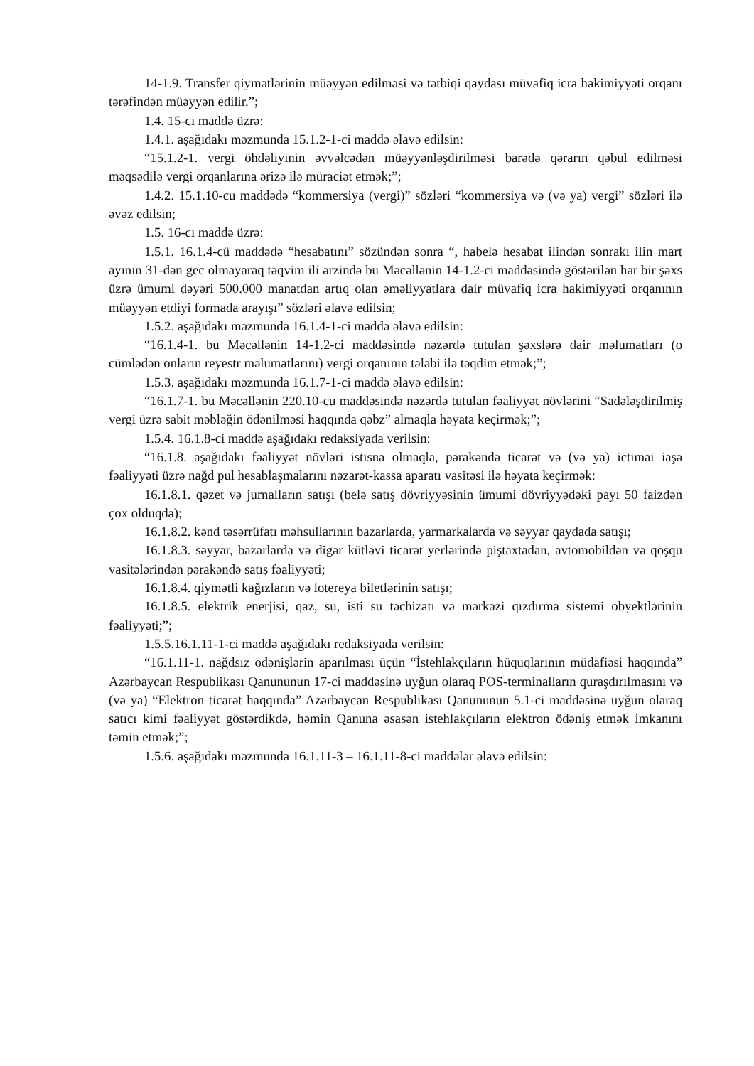14-1.9. Transfer qiymətlərinin müəyyən edilməsi və tətbiqi qaydası müvafiq icra hakimiyyəti orqanı tərəfindən müəyyən edilir.”;
1.4. 15-ci maddə üzrə:
1.4.1. aşağıdakı məzmunda 15.1.2-1-ci maddə əlavə edilsin:
“15.1.2-1. vergi öhdəliyinin əvvəlcədən müəyyənləşdirilməsi barədə qərarın qəbul edilməsi məqsədilə vergi orqanlarına ərizə ilə müraciət etmək;”;
1.4.2. 15.1.10-cu maddədə “kommersiya (vergi)” sözləri “kommersiya və (və ya) vergi” sözləri ilə əvəz edilsin;
1.5. 16-cı maddə üzrə:
1.5.1. 16.1.4-cü maddədə “hesabatını” sözündən sonra “, habelə hesabat ilindən sonrakı ilin mart ayının 31-dən gec olmayaraq təqvim ili ərzində bu Məcəllənin 14-1.2-ci maddəsində göstərilən hər bir şəxs üzrə ümumi dəyəri 500.000 manatdan artıq olan əməliyyatlara dair müvafiq icra hakimiyyəti orqanının müəyyən etdiyi formada arayışı” sözləri əlavə edilsin;
1.5.2. aşağıdakı məzmunda 16.1.4-1-ci maddə əlavə edilsin:
“16.1.4-1. bu Məcəllənin 14-1.2-ci maddəsində nəzərdə tutulan şəxslərə dair məlumatları (o cümlədən onların reyestr məlumatlarını) vergi orqanının tələbi ilə təqdim etmək;”;
1.5.3. aşağıdakı məzmunda 16.1.7-1-ci maddə əlavə edilsin:
“16.1.7-1. bu Məcəllənin 220.10-cu maddəsində nəzərdə tutulan fəaliyyət növlərini “Sadələşdirilmiş vergi üzrə sabit məbləğin ödənilməsi haqqında qəbz” almaqla həyata keçirmək;”;
1.5.4. 16.1.8-ci maddə aşağıdakı redaksiyada verilsin:
“16.1.8. aşağıdakı fəaliyyət növləri istisna olmaqla, pərakəndə ticarət və (və ya) ictimai iaşə fəaliyyəti üzrə nağd pul hesablaşmalarını nəzarət-kassa aparatı vasitəsi ilə həyata keçirmək:
16.1.8.1. qəzet və jurnalların satışı (belə satış dövriyyəsinin ümumi dövriyyədəki payı 50 faizdən çox olduqda);
16.1.8.2. kənd təsərrüfatı məhsullarının bazarlarda, yarmarkalarda və səyyar qaydada satışı;
16.1.8.3. səyyar, bazarlarda və digər kütləvi ticarət yerlərində piştaxtadan, avtomobildən və qoşqu vasitələrindən pərakəndə satış fəaliyyəti;
16.1.8.4. qiymətli kağızların və lotereya biletlərinin satışı;
16.1.8.5. elektrik enerjisi, qaz, su, isti su təchizatı və mərkəzi qızdırma sistemi obyektlərinin fəaliyyəti;”;
1.5.5.16.1.11-1-ci maddə aşağıdakı redaksiyada verilsin:
“16.1.11-1. nağdsız ödənişlərin aparılması üçün “İstehlakçıların hüquqlarının müdafiəsi haqqında” Azərbaycan Respublikası Qanununun 17-ci maddəsinə uyğun olaraq POS-terminalların quraşdırılmasını və (və ya) “Elektron ticarət haqqında” Azərbaycan Respublikası Qanununun 5.1-ci maddəsinə uyğun olaraq satıcı kimi fəaliyyət göstərdikdə, həmin Qanuna əsasən istehlakçıların elektron ödəniş etmək imkanını təmin etmək;”;
1.5.6. aşağıdakı məzmunda 16.1.11-3 – 16.1.11-8-ci maddələr əlavə edilsin: